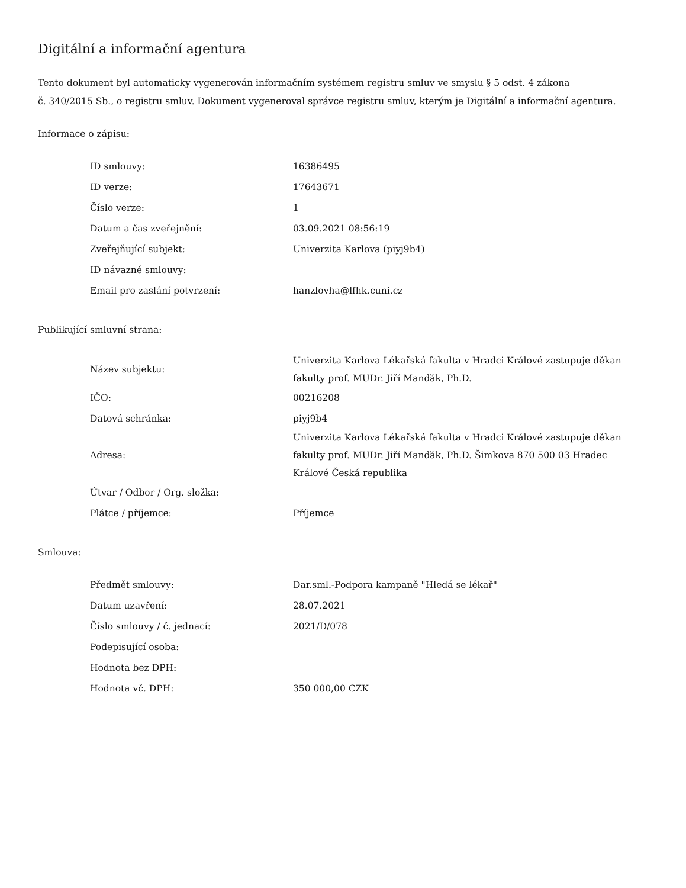Digitální a informační agentura
Tento dokument byl automaticky vygenerován informačním systémem registru smluv ve smyslu § 5 odst. 4 zákona
č. 340/2015 Sb., o registru smluv. Dokument vygeneroval správce registru smluv, kterým je Digitální a informační agentura.
Informace o zápisu:
| ID smlouvy: | 16386495 |
| ID verze: | 17643671 |
| Číslo verze: | 1 |
| Datum a čas zveřejnění: | 03.09.2021 08:56:19 |
| Zveřejňující subjekt: | Univerzita Karlova (piyj9b4) |
| ID návazné smlouvy: | |
| Email pro zaslání potvrzení: | hanzlovha@lfhk.cuni.cz |
Publikující smluvní strana:
| Název subjektu: | Univerzita Karlova Lékařská fakulta v Hradci Králové zastupuje děkan fakulty prof. MUDr. Jiří Manďák, Ph.D. |
| IČO: | 00216208 |
| Datová schránka: | piyj9b4 |
| Adresa: | Univerzita Karlova Lékařská fakulta v Hradci Králové zastupuje děkan fakulty prof. MUDr. Jiří Manďák, Ph.D. Šimkova 870 500 03 Hradec Králové Česká republika |
| Útvar / Odbor / Org. složka: | |
| Plátce / příjemce: | Příjemce |
Smlouva:
| Předmět smlouvy: | Dar.sml.-Podpora kampaně "Hledá se lékař" |
| Datum uzavření: | 28.07.2021 |
| Číslo smlouvy / č. jednací: | 2021/D/078 |
| Podepisující osoba: | |
| Hodnota bez DPH: | |
| Hodnota vč. DPH: | 350 000,00 CZK |